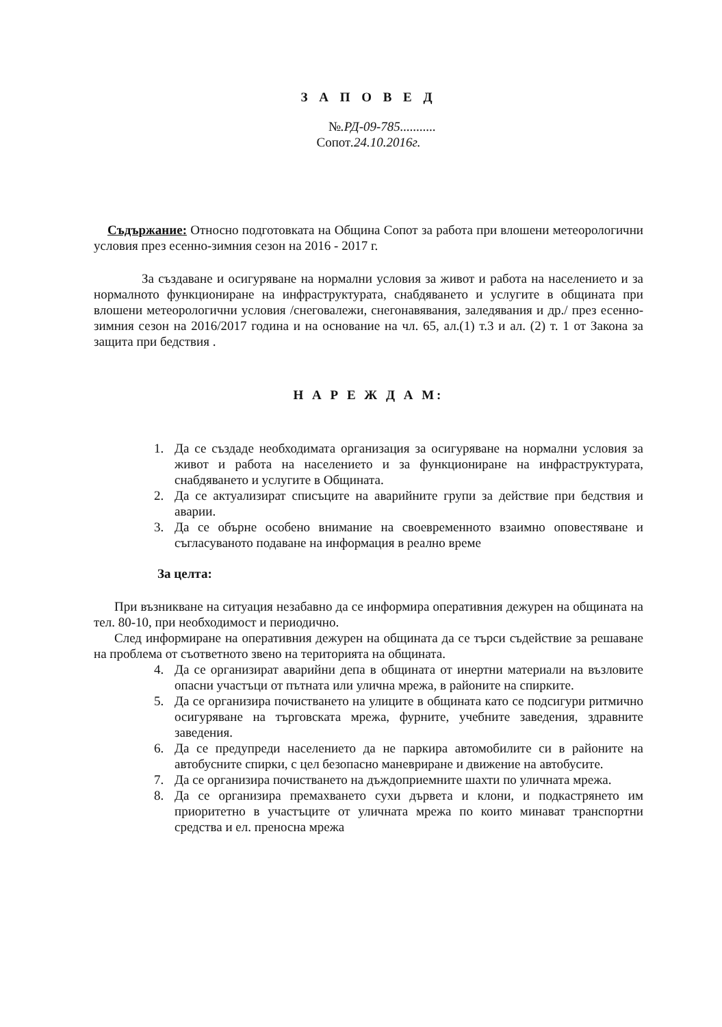З А П О В Е Д
№.РД-09-785...........
Сопот.24.10.2016г.
Съдържание: Относно подготовката на Община Сопот за работа при влошени метеорологични условия през есенно-зимния сезон на 2016 - 2017 г.
За създаване и осигуряване на нормални условия за живот и работа на населението и за нормалното функциониране на инфраструктурата, снабдяването и услугите в общината при влошени метеорологични условия /снеговалежи, снегонавявания, заледявания и др./ през есенно-зимния сезон на 2016/2017 година и на основание на чл. 65, ал.(1) т.3 и ал. (2) т. 1 от Закона за защита при бедствия .
Н А Р Е Ж Д А М:
1. Да се създаде необходимата организация за осигуряване на нормални условия за живот и работа на населението и за функциониране на инфраструктурата, снабдяването и услугите в Общината.
2. Да се актуализират списъците на аварийните групи за действие при бедствия и аварии.
3. Да се обърне особено внимание на своевременното взаимно оповестяване и съгласуваното подаване на информация в реално време
За целта:
При възникване на ситуация незабавно да се информира оперативния дежурен на общината на тел. 80-10, при необходимост и периодично.
След информиране на оперативния дежурен на общината да се търси съдействие за решаване на проблема от съответното звено на територията на общината.
4. Да се организират аварийни депа в общината от инертни материали на възловите опасни участъци от пътната или улична мрежа, в районите на спирките.
5. Да се организира почистването на улиците в общината като се подсигури ритмично осигуряване на търговската мрежа, фурните, учебните заведения, здравните заведения.
6. Да се предупреди населението да не паркира автомобилите си в районите на автобусните спирки, с цел безопасно маневриране и движение на автобусите.
7. Да се организира почистването на дъждоприемните шахти по уличната мрежа.
8. Да се организира премахването сухи дървета и клони, и подкастрянето им приоритетно в участъците от уличната мрежа по които минават транспортни средства и ел. преносна мрежа